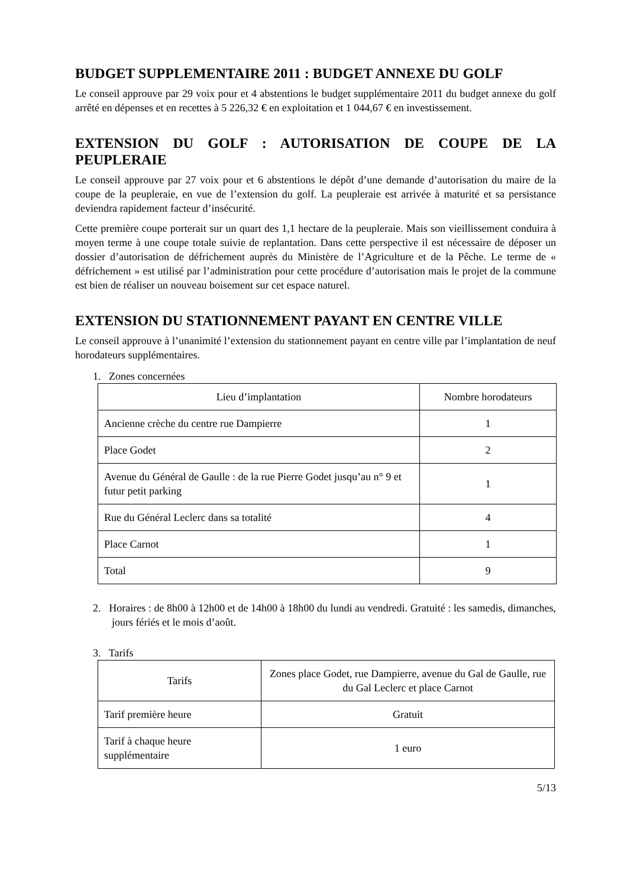BUDGET SUPPLEMENTAIRE 2011 : BUDGET ANNEXE DU GOLF
Le conseil approuve par 29 voix pour et 4 abstentions le budget supplémentaire 2011 du budget annexe du golf arrêté en dépenses et en recettes à 5 226,32 € en exploitation et 1 044,67 € en investissement.
EXTENSION DU GOLF : AUTORISATION DE COUPE DE LA PEUPLERAIE
Le conseil approuve par 27 voix pour et 6 abstentions le dépôt d’une demande d’autorisation du maire de la coupe de la peupleraie, en vue de l’extension du golf. La peupleraie est arrivée à maturité et sa persistance deviendra rapidement facteur d’insécurité.
Cette première coupe porterait sur un quart des 1,1 hectare de la peupleraie. Mais son vieillissement conduira à moyen terme à une coupe totale suivie de replantation. Dans cette perspective il est nécessaire de déposer un dossier d’autorisation de défrichement auprès du Ministère de l’Agriculture et de la Pêche. Le terme de « défrichement » est utilisé par l’administration pour cette procédure d’autorisation mais le projet de la commune est bien de réaliser un nouveau boisement sur cet espace naturel.
EXTENSION DU STATIONNEMENT PAYANT EN CENTRE VILLE
Le conseil approuve à l’unanimité l’extension du stationnement payant en centre ville par l’implantation de neuf horodateurs supplémentaires.
1. Zones concernées
| Lieu d’implantation | Nombre horodateurs |
| Ancienne crèche du centre rue Dampierre | 1 |
| Place Godet | 2 |
| Avenue du Général de Gaulle : de la rue Pierre Godet jusqu’au n° 9 et futur petit parking | 1 |
| Rue du Général Leclerc dans sa totalité | 4 |
| Place Carnot | 1 |
| Total | 9 |
2. Horaires : de 8h00 à 12h00 et de 14h00 à 18h00 du lundi au vendredi. Gratuité : les samedis, dimanches, jours fériés et le mois d’août.
3. Tarifs
| Tarifs | Zones place Godet, rue Dampierre, avenue du Gal de Gaulle, rue du Gal Leclerc et place Carnot |
| Tarif première heure | Gratuit |
| Tarif à chaque heure supplémentaire | 1 euro |
5/13